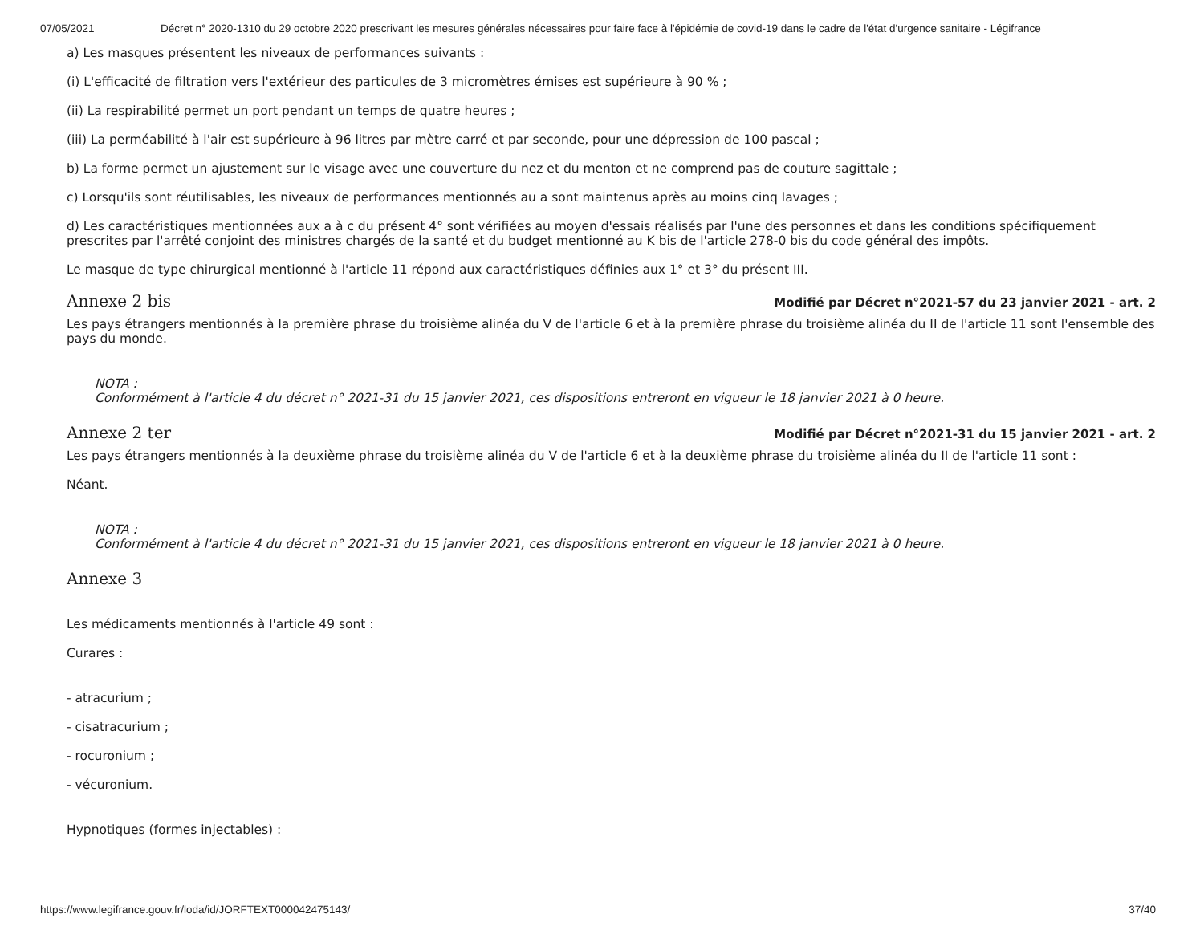07/05/2021 Décret n° 2020-1310 du 29 octobre 2020 prescrivant les mesures générales nécessaires pour faire face à l'épidémie de covid-19 dans le cadre de l'état d'urgence sanitaire - Légifrance
a) Les masques présentent les niveaux de performances suivants :
(i) L'efficacité de filtration vers l'extérieur des particules de 3 micromètres émises est supérieure à 90 % ;
(ii) La respirabilité permet un port pendant un temps de quatre heures ;
(iii) La perméabilité à l'air est supérieure à 96 litres par mètre carré et par seconde, pour une dépression de 100 pascal ;
b) La forme permet un ajustement sur le visage avec une couverture du nez et du menton et ne comprend pas de couture sagittale ;
c) Lorsqu'ils sont réutilisables, les niveaux de performances mentionnés au a sont maintenus après au moins cinq lavages ;
d) Les caractéristiques mentionnées aux a à c du présent 4° sont vérifiées au moyen d'essais réalisés par l'une des personnes et dans les conditions spécifiquement prescrites par l'arrêté conjoint des ministres chargés de la santé et du budget mentionné au K bis de l'article 278-0 bis du code général des impôts.
Le masque de type chirurgical mentionné à l'article 11 répond aux caractéristiques définies aux 1° et 3° du présent III.
Annexe 2 bis Modifié par Décret n°2021-57 du 23 janvier 2021 - art. 2
Les pays étrangers mentionnés à la première phrase du troisième alinéa du V de l'article 6 et à la première phrase du troisième alinéa du II de l'article 11 sont l'ensemble des pays du monde.
NOTA :
Conformément à l'article 4 du décret n° 2021-31 du 15 janvier 2021, ces dispositions entreront en vigueur le 18 janvier 2021 à 0 heure.
Annexe 2 ter Modifié par Décret n°2021-31 du 15 janvier 2021 - art. 2
Les pays étrangers mentionnés à la deuxième phrase du troisième alinéa du V de l'article 6 et à la deuxième phrase du troisième alinéa du II de l'article 11 sont :
Néant.
NOTA :
Conformément à l'article 4 du décret n° 2021-31 du 15 janvier 2021, ces dispositions entreront en vigueur le 18 janvier 2021 à 0 heure.
Annexe 3
Les médicaments mentionnés à l'article 49 sont :
Curares :
- atracurium ;
- cisatracurium ;
- rocuronium ;
- vécuronium.
Hypnotiques (formes injectables) :
https://www.legifrance.gouv.fr/loda/id/JORFTEXT000042475143/ 37/40